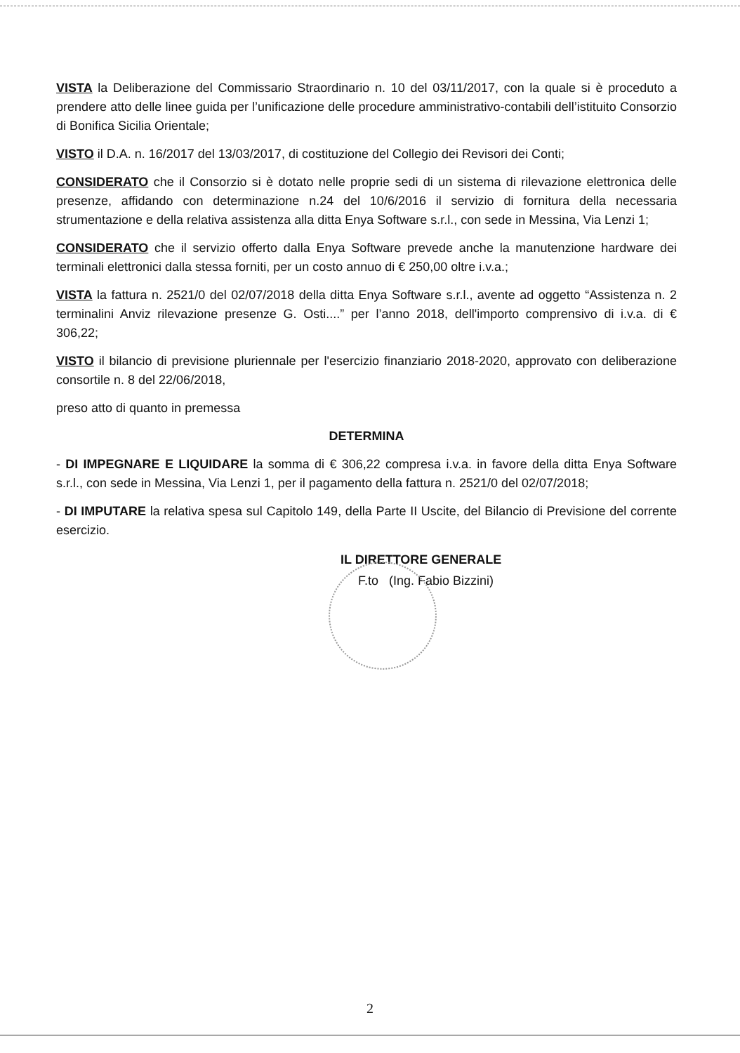VISTA la Deliberazione del Commissario Straordinario n. 10 del 03/11/2017, con la quale si è proceduto a prendere atto delle linee guida per l’unificazione delle procedure amministrativo-contabili dell’istituito Consorzio di Bonifica Sicilia Orientale;
VISTO il D.A. n. 16/2017 del 13/03/2017, di costituzione del Collegio dei Revisori dei Conti;
CONSIDERATO che il Consorzio si è dotato nelle proprie sedi di un sistema di rilevazione elettronica delle presenze, affidando con determinazione n.24 del 10/6/2016 il servizio di fornitura della necessaria strumentazione e della relativa assistenza alla ditta Enya Software s.r.l., con sede in Messina, Via Lenzi 1;
CONSIDERATO che il servizio offerto dalla Enya Software prevede anche la manutenzione hardware dei terminali elettronici dalla stessa forniti, per un costo annuo di € 250,00 oltre i.v.a.;
VISTA la fattura n. 2521/0 del 02/07/2018 della ditta Enya Software s.r.l., avente ad oggetto “Assistenza n. 2 terminalini Anviz rilevazione presenze G. Osti....” per l’anno 2018, dell'importo comprensivo di i.v.a. di € 306,22;
VISTO il bilancio di previsione pluriennale per l'esercizio finanziario 2018-2020, approvato con deliberazione consortile n. 8 del 22/06/2018,
preso atto di quanto in premessa
DETERMINA
- DI IMPEGNARE E LIQUIDARE la somma di € 306,22 compresa i.v.a. in favore della ditta Enya Software s.r.l., con sede in Messina, Via Lenzi 1, per il pagamento della fattura n. 2521/0 del 02/07/2018;
- DI IMPUTARE la relativa spesa sul Capitolo 149, della Parte II Uscite, del Bilancio di Previsione del corrente esercizio.
IL DIRETTORE GENERALE
F.to (Ing. Fabio Bizzini)
2